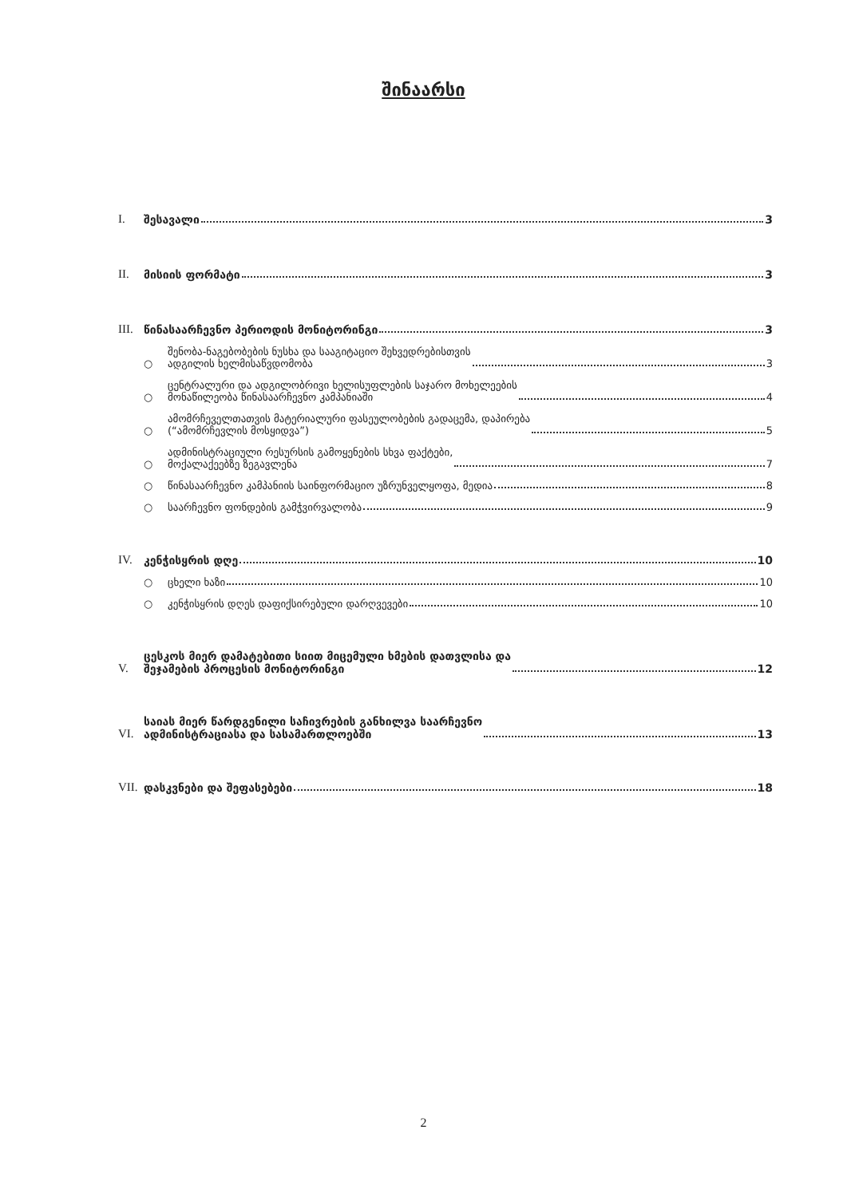შინაარსი
I.
შესავალი 3
II.
მისიის ფორმატი 3
III.
წინასაარჩევნო პერიოდის მონიტორინგი 3
○
შენობა-ნაგებობების ნუსხა და სააგიტაციო შეხვედრებისთვის
ადგილის ხელმისაწვდომობა 3
○
ცენტრალური და ადგილობრივი ხელისუფლების საჯარო მოხელეების
მონაწილეობა წინასაარჩევნო კამპანიაში 4
○
ამომრჩეველთათვის მატერიალური ფასეულობების გადაცემა, დაპირება
(“ამომრჩევლის მოსყიდვა”) 5
○
ადმინისტრაციული რესურსის გამოყენების სხვა ფაქტები,
მოქალაქეებზე ზეგავლენა 7
○
წინასაარჩევნო კამპანიის საინფორმაციო უზრუნველყოფა, მედია 8
○
საარჩევნო ფონდების გამჭვირვალობა 9
IV.
კენჭისყრის დღე 10
○
ცხელი ხაზი 10
○
კენჭისყრის დღეს დაფიქსირებული დარღვევები 10
V.
ცესკოს მიერ დამატებითი სიით მიცემული ხმების დათვლისა და
შეჯამების პროცესის მონიტორინგი 12
VI.
საიას მიერ წარდგენილი საჩივრების განხილვა საარჩევნო
ადმინისტრაციასა და სასამართლოებში 13
VII.
დასკვნები და შეფასებები 18
2